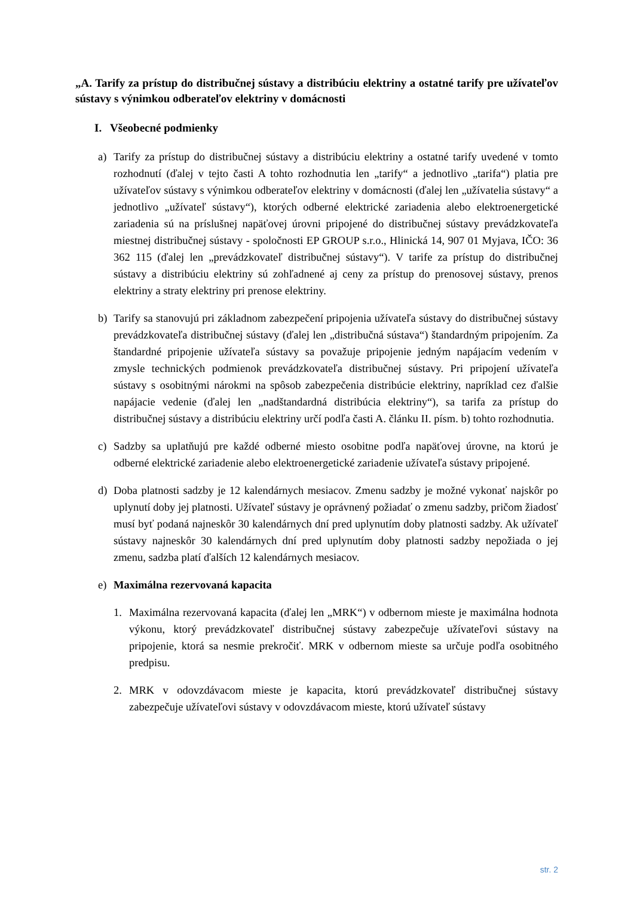„A. Tarify za prístup do distribučnej sústavy a distribúciu elektriny a ostatné tarify pre užívateľov sústavy s výnimkou odberateľov elektriny v domácnosti
I. Všeobecné podmienky
a) Tarify za prístup do distribučnej sústavy a distribúciu elektriny a ostatné tarify uvedené v tomto rozhodnutí (ďalej v tejto časti A tohto rozhodnutia len „tarify“ a jednotlivo „tarifa“) platia pre užívateľov sústavy s výnimkou odberateľov elektriny v domácnosti (ďalej len „užívatelia sústavy“ a jednotlivo „užívateľ sústavy“), ktorých odberné elektrické zariadenia alebo elektroenergetické zariadenia sú na príslušnej napäťovej úrovni pripojené do distribučnej sústavy prevádzkovateľa miestnej distribučnej sústavy - spoločnosti EP GROUP s.r.o., Hlinická 14, 907 01 Myjava, IČO: 36 362 115 (ďalej len „prevádzkovateľ distribučnej sústavy“). V tarife za prístup do distribučnej sústavy a distribúciu elektriny sú zohľadnené aj ceny za prístup do prenosovej sústavy, prenos elektriny a straty elektriny pri prenose elektriny.
b) Tarify sa stanovujú pri základnom zabezpečení pripojenia užívateľa sústavy do distribučnej sústavy prevádzkovateľa distribučnej sústavy (ďalej len „distribučná sústava“) štandardným pripojením. Za štandardné pripojenie užívateľa sústavy sa považuje pripojenie jedným napájacím vedením v zmysle technických podmienok prevádzkovateľa distribučnej sústavy. Pri pripojení užívateľa sústavy s osobitnými nárokmi na spôsob zabezpečenia distribúcie elektriny, napríklad cez ďalšie napájacie vedenie (ďalej len „nadštandardná distribúcia elektriny“), sa tarifa za prístup do distribučnej sústavy a distribúciu elektriny určí podľa časti A. článku II. písm. b) tohto rozhodnutia.
c) Sadzby sa uplatňujú pre každé odberné miesto osobitne podľa napäťovej úrovne, na ktorú je odberné elektrické zariadenie alebo elektroenergetické zariadenie užívateľa sústavy pripojené.
d) Doba platnosti sadzby je 12 kalendárnych mesiacov. Zmenu sadzby je možné vykonať najskôr po uplynutí doby jej platnosti. Užívateľ sústavy je oprávnený požiadať o zmenu sadzby, pričom žiadosť musí byť podaná najneskôr 30 kalendárnych dní pred uplynutím doby platnosti sadzby. Ak užívateľ sústavy najneskôr 30 kalendárnych dní pred uplynutím doby platnosti sadzby nepožiada o jej zmenu, sadzba platí ďalších 12 kalendárnych mesiacov.
e) Maximálna rezervovaná kapacita
1. Maximálna rezervovaná kapacita (ďalej len „MRK“) v odbernom mieste je maximálna hodnota výkonu, ktorý prevádzkovateľ distribučnej sústavy zabezpečuje užívateľovi sústavy na pripojenie, ktorá sa nesmie prekročiť. MRK v odbernom mieste sa určuje podľa osobitného predpisu.
2. MRK v odovzdávacom mieste je kapacita, ktorú prevádzkovateľ distribučnej sústavy zabezpečuje užívateľovi sústavy v odovzdávacom mieste, ktorú užívateľ sústavy
str. 2